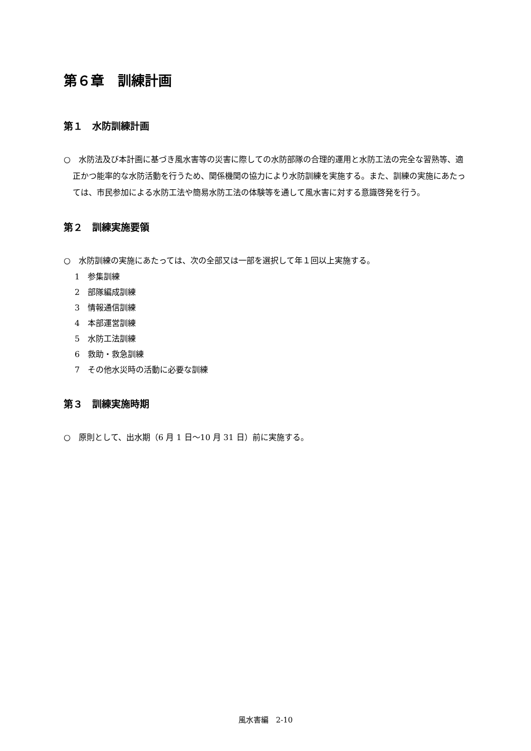第６章　訓練計画
第１　水防訓練計画
○　水防法及び本計画に基づき風水害等の災害に際しての水防部隊の合理的運用と水防工法の完全な習熟等、適正かつ能率的な水防活動を行うため、関係機関の協力により水防訓練を実施する。また、訓練の実施にあたっては、市民参加による水防工法や簡易水防工法の体験等を通して風水害に対する意識啓発を行う。
第２　訓練実施要領
○　水防訓練の実施にあたっては、次の全部又は一部を選択して年１回以上実施する。
1　参集訓練
2　部隊編成訓練
3　情報通信訓練
4　本部運営訓練
5　水防工法訓練
6　救助・救急訓練
7　その他水災時の活動に必要な訓練
第３　訓練実施時期
○　原則として、出水期（6 月 1 日～10 月 31 日）前に実施する。
風水害編　2-10